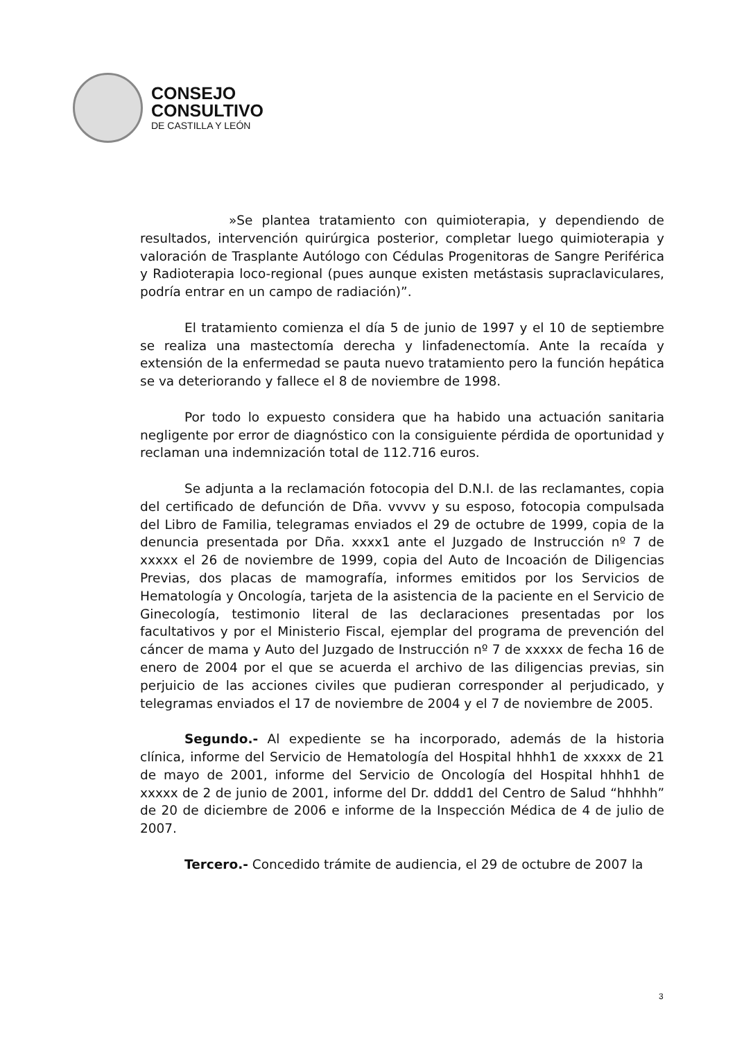CONSEJO
CONSULTIVO
DE CASTILLA Y LEÓN
»Se plantea tratamiento con quimioterapia, y dependiendo de resultados, intervención quirúrgica posterior, completar luego quimioterapia y valoración de Trasplante Autólogo con Cédulas Progenitoras de Sangre Periférica y Radioterapia loco-regional (pues aunque existen metástasis supraclaviculares, podría entrar en un campo de radiación)”.
El tratamiento comienza el día 5 de junio de 1997 y el 10 de septiembre se realiza una mastectomía derecha y linfadenectomía. Ante la recaída y extensión de la enfermedad se pauta nuevo tratamiento pero la función hepática se va deteriorando y fallece el 8 de noviembre de 1998.
Por todo lo expuesto considera que ha habido una actuación sanitaria negligente por error de diagnóstico con la consiguiente pérdida de oportunidad y reclaman una indemnización total de 112.716 euros.
Se adjunta a la reclamación fotocopia del D.N.I. de las reclamantes, copia del certificado de defunción de Dña. vvvvv y su esposo, fotocopia compulsada del Libro de Familia, telegramas enviados el 29 de octubre de 1999, copia de la denuncia presentada por Dña. xxxx1 ante el Juzgado de Instrucción nº 7 de xxxxx el 26 de noviembre de 1999, copia del Auto de Incoación de Diligencias Previas, dos placas de mamografía, informes emitidos por los Servicios de Hematología y Oncología, tarjeta de la asistencia de la paciente en el Servicio de Ginecología, testimonio literal de las declaraciones presentadas por los facultativos y por el Ministerio Fiscal, ejemplar del programa de prevención del cáncer de mama y Auto del Juzgado de Instrucción nº 7 de xxxxx de fecha 16 de enero de 2004 por el que se acuerda el archivo de las diligencias previas, sin perjuicio de las acciones civiles que pudieran corresponder al perjudicado, y telegramas enviados el 17 de noviembre de 2004 y el 7 de noviembre de 2005.
Segundo.- Al expediente se ha incorporado, además de la historia clínica, informe del Servicio de Hematología del Hospital hhhh1 de xxxxx de 21 de mayo de 2001, informe del Servicio de Oncología del Hospital hhhh1 de xxxxx de 2 de junio de 2001, informe del Dr. dddd1 del Centro de Salud “hhhhh” de 20 de diciembre de 2006 e informe de la Inspección Médica de 4 de julio de 2007.
Tercero.- Concedido trámite de audiencia, el 29 de octubre de 2007 la
3